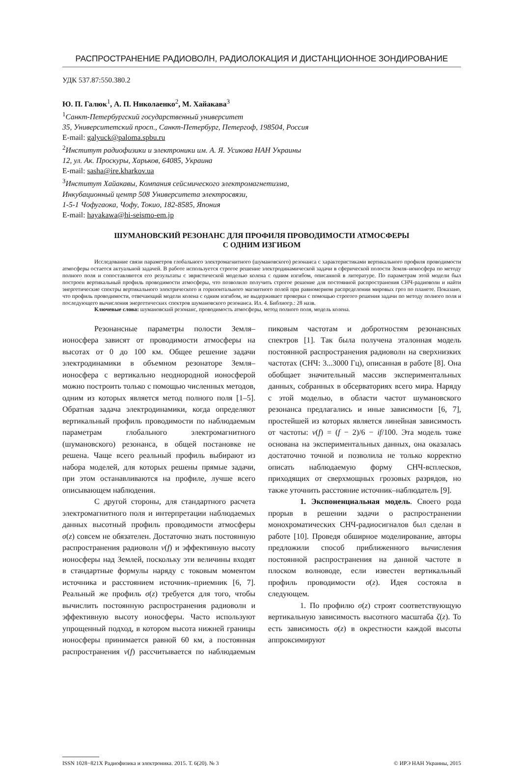РАСПРОСТРАНЕНИЕ РАДИОВОЛН, РАДИОЛОКАЦИЯ И ДИСТАНЦИОННОЕ ЗОНДИРОВАНИЕ
УДК 537.87:550.380.2
Ю. П. Галюк<sup>1</sup>, А. П. Николаенко<sup>2</sup>, М. Хайакава<sup>3</sup>
<sup>1</sup> Санкт-Петербургский государственный университет
35, Университетский просп., Санкт-Петербург, Петергоф, 198504, Россия
E-mail: galyuck@paloma.spbu.ru
<sup>2</sup> Институт радиофизики и электроники им. А. Я. Усикова НАН Украины
12, ул. Ак. Проскуры, Харьков, 64085, Украина
E-mail: sasha@ire.kharkov.ua
<sup>3</sup> Институт Хайакавы, Компания сейсмического электромагнетизма,
Инкубационный центр 508 Университета электросвязи,
1-5-1 Чофугаока, Чофу, Токио, 182-8585, Япония
E-mail: hayakawa@hi-seismo-em.jp
ШУМАНОВСКИЙ РЕЗОНАНС ДЛЯ ПРОФИЛЯ ПРОВОДИМОСТИ АТМОСФЕРЫ
С ОДНИМ ИЗГИБОМ
Исследование связи параметров глобального электромагнитного (шумановского) резонанса с характеристиками вертикального профиля проводимости атмосферы остается актуальной задачей. В работе используется строгое решение электродинамической задачи в сферической полости Земля–ионосфера по методу полного поля и сопоставляются его результаты с эвристической моделью колена с одним изгибом, описанной в литературе. По параметрам этой модели был построен вертикальный профиль проводимости атмосферы, что позволило получить строгое решение для постоянной распространения СНЧ-радиоволн и найти энергетические спектры вертикального электрического и горизонтального магнитного полей при равномерном распределении мировых гроз по планете. Показано, что профиль проводимости, отвечающий модели колена с одним изгибом, не выдерживает проверки с помощью строгого решения задачи по методу полного поля и последующего вычисления энергетических спектров шумановского резонанса. Ил. 4. Библиогр.: 28 назв.
Ключевые слова: шумановский резонанс, проводимость атмосферы, метод полного поля, модель колена.
Резонансные параметры полости Земля–ионосфера зависят от проводимости атмосферы на высотах от 0 до 100 км. Общее решение задачи электродинамики в объемном резонаторе Земля–ионосфера с вертикально неоднородной ионосферой можно построить только с помощью численных методов, одним из которых является метод полного поля [1–5]. Обратная задача электродинамики, когда определяют вертикальный профиль проводимости по наблюдаемым параметрам глобального электромагнитного (шумановского) резонанса, в общей постановке не решена. Чаще всего реальный профиль выбирают из набора моделей, для которых решены прямые задачи, при этом останавливаются на профиле, лучше всего описывающем наблюдения.
С другой стороны, для стандартного расчета электромагнитного поля и интерпретации наблюдаемых данных высотный профиль проводимости атмосферы σ(z) совсем не обязателен. Достаточно знать постоянную распространения радиоволн ν(f) и эффективную высоту ионосферы над Землей, поскольку эти величины входят в стандартные формулы наряду с токовым моментом источника и расстоянием источник–приемник [6, 7]. Реальный же профиль σ(z) требуется для того, чтобы вычислить постоянную распространения радиоволн и эффективную высоту ионосферы. Часто используют упрощенный подход, в котором высота нижней границы ионосферы принимается равной 60 км, а постоянная распространения ν(f) рассчитывается по наблюдаемым пиковым частотам и добротностям резонансных спектров [1]. Так была получена эталонная модель постоянной распространения радиоволн на сверхнизких частотах (СНЧ: 3...3000 Гц), описанная в работе [8]. Она обобщает значительный массив экспериментальных данных, собранных в обсерваториях всего мира. Наряду с этой моделью, в области частот шумановского резонанса предлагались и иные зависимости [6, 7], простейшей из которых является линейная зависимость от частоты: ν(f) = (f − 2)/6 − if/100. Эта модель тоже основана на экспериментальных данных, она оказалась достаточно точной и позволила не только корректно описать наблюдаемую форму СНЧ-всплесков, приходящих от сверхмощных грозовых разрядов, но также уточнить расстояние источник–наблюдатель [9].
1. Экспоненциальная модель. Своего рода прорыв в решении задачи о распространении монохроматических СНЧ-радиосигналов был сделан в работе [10]. Проведя обширное моделирование, авторы предложили способ приближенного вычисления постоянной распространения на данной частоте в плоском волноводе, если известен вертикальный профиль проводимости σ(z). Идея состояла в следующем.
1. По профилю σ(z) строят соответствующую вертикальную зависимость высотного масштаба ζ(z). То есть зависимость σ(z) в окрестности каждой высоты аппроксимируют
ISSN 1028−821X Радиофизика и электроника. 2015. Т. 6(20). № 3 © ИРЭ НАН Украины, 2015